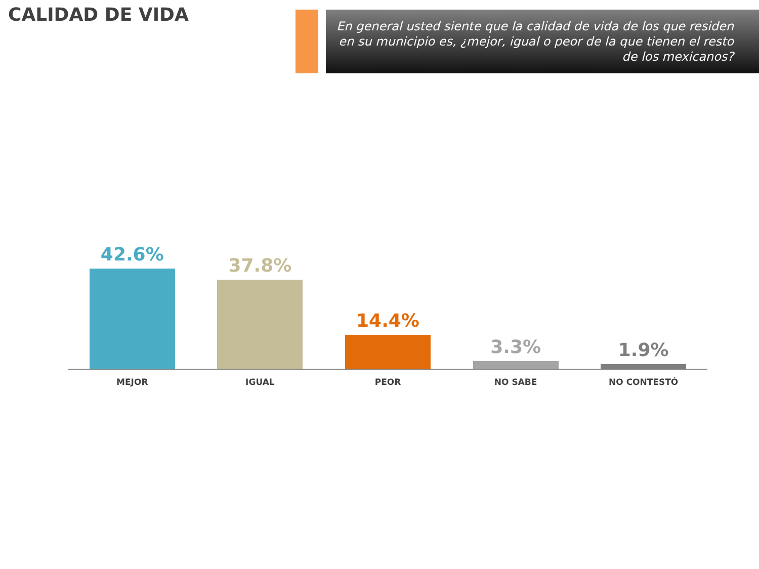CALIDAD DE VIDA
En general usted siente que la calidad de vida de los que residen en su municipio es, ¿mejor, igual o peor de la que tienen el resto de los mexicanos?
42.6%
37.8%
14.4%
3.3%
1.9%
MEJOR IGUAL PEOR NO SABE NO CONTESTÓ